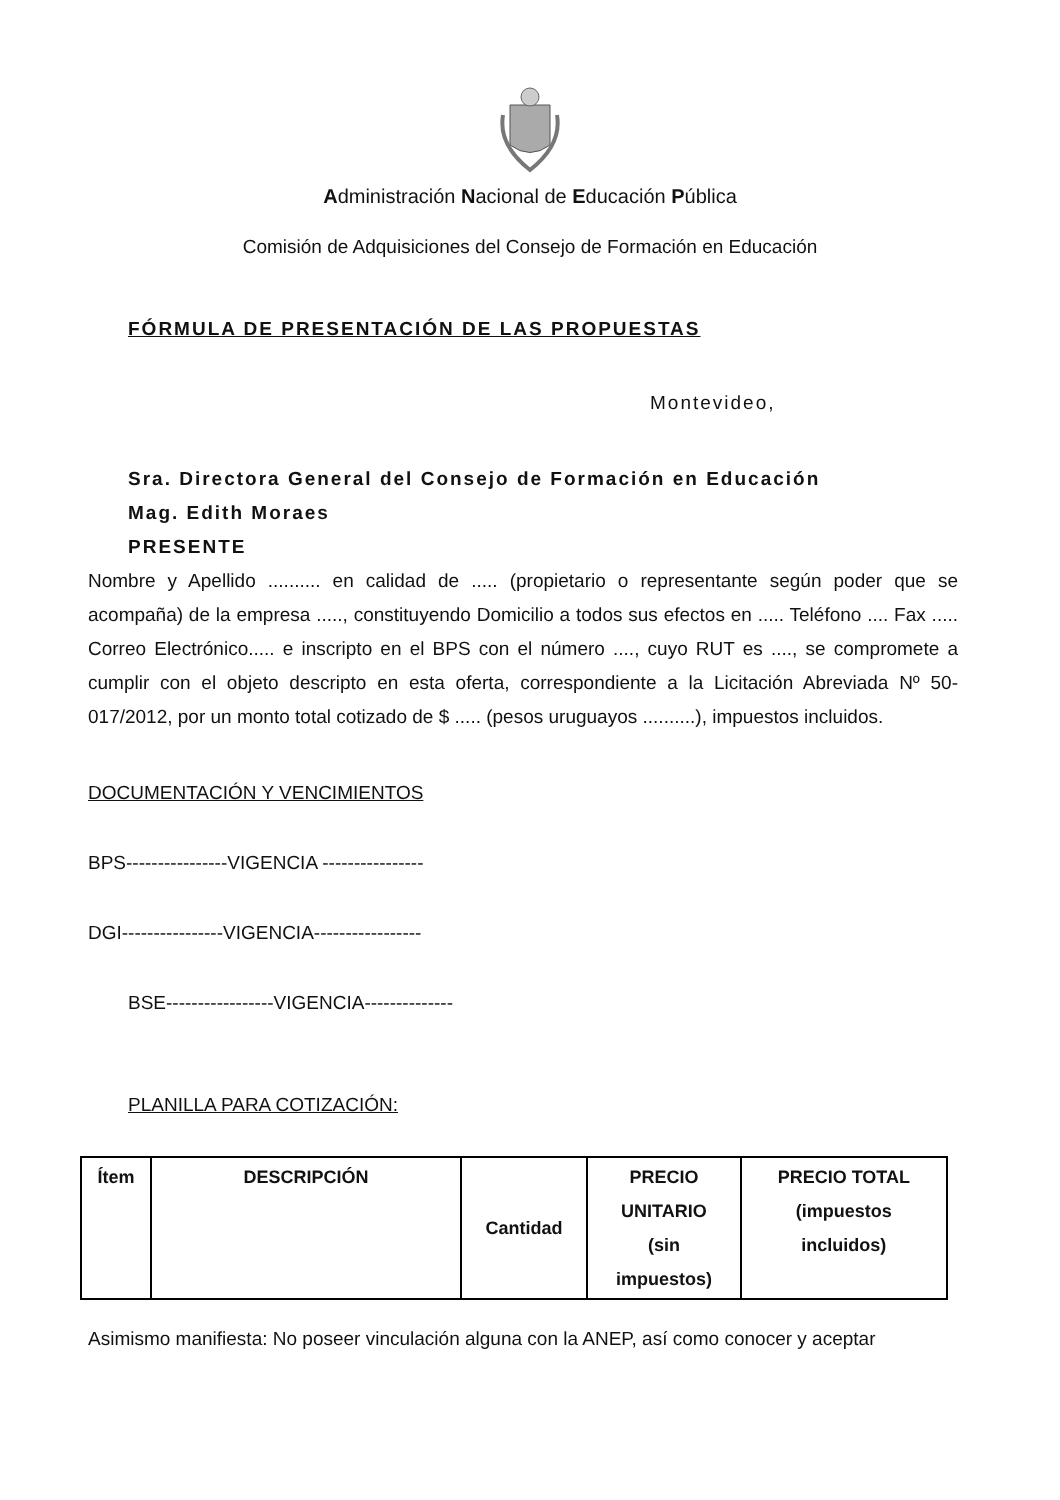Administración Nacional de Educación Pública
Comisión de Adquisiciones del Consejo de Formación en Educación
FÓRMULA DE PRESENTACIÓN DE LAS PROPUESTAS
Montevideo,
Sra. Directora General del Consejo de Formación en Educación
Mag. Edith Moraes
PRESENTE
Nombre y Apellido .......... en calidad de ..... (propietario o representante según poder que se acompaña) de la empresa ....., constituyendo Domicilio a todos sus efectos en ..... Teléfono .... Fax ..... Correo Electrónico..... e inscripto en el BPS con el número ...., cuyo RUT es ...., se compromete a cumplir con el objeto descripto en esta oferta, correspondiente a la Licitación Abreviada Nº 50-017/2012, por un monto total cotizado de $ ..... (pesos uruguayos ..........), impuestos incluidos.
DOCUMENTACIÓN Y VENCIMIENTOS
BPS----------------VIGENCIA ----------------
DGI----------------VIGENCIA-----------------
BSE-----------------VIGENCIA--------------
PLANILLA PARA COTIZACIÓN:
| Ítem | DESCRIPCIÓN | Cantidad | PRECIO UNITARIO (sin impuestos) | PRECIO TOTAL (impuestos incluidos) |
Asimismo manifiesta: No poseer vinculación alguna con la ANEP, así como conocer y aceptar